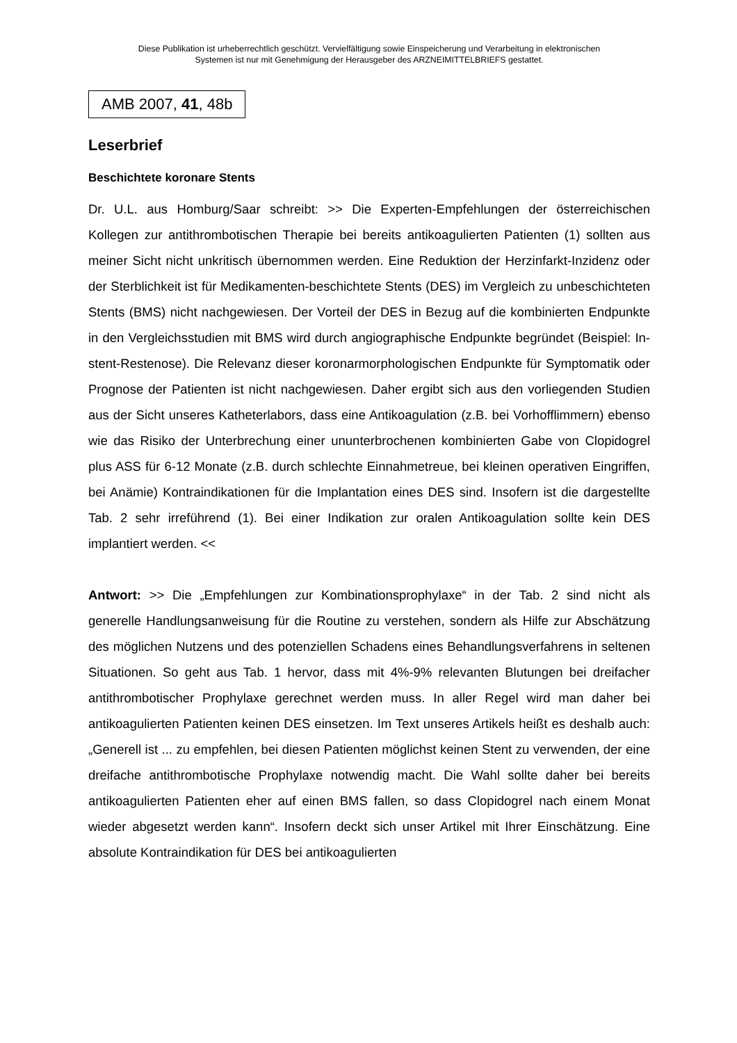Diese Publikation ist urheberrechtlich geschützt. Vervielfältigung sowie Einspeicherung und Verarbeitung in elektronischen
Systemen ist nur mit Genehmigung der Herausgeber des ARZNEIMITTELBRIEFS gestattet.
AMB 2007, 41, 48b
Leserbrief
Beschichtete koronare Stents
Dr. U.L. aus Homburg/Saar schreibt: >> Die Experten-Empfehlungen der österreichischen Kollegen zur antithrombotischen Therapie bei bereits antikoagulierten Patienten (1) sollten aus meiner Sicht nicht unkritisch übernommen werden. Eine Reduktion der Herzinfarkt-Inzidenz oder der Sterblichkeit ist für Medikamenten-beschichtete Stents (DES) im Vergleich zu unbeschichteten Stents (BMS) nicht nachgewiesen. Der Vorteil der DES in Bezug auf die kombinierten Endpunkte in den Vergleichsstudien mit BMS wird durch angiographische Endpunkte begründet (Beispiel: In-stent-Restenose). Die Relevanz dieser koronarmorphologischen Endpunkte für Symptomatik oder Prognose der Patienten ist nicht nachgewiesen. Daher ergibt sich aus den vorliegenden Studien aus der Sicht unseres Katheterlabors, dass eine Antikoagulation (z.B. bei Vorhofflimmern) ebenso wie das Risiko der Unterbrechung einer ununterbrochenen kombinierten Gabe von Clopidogrel plus ASS für 6-12 Monate (z.B. durch schlechte Einnahmetreue, bei kleinen operativen Eingriffen, bei Anämie) Kontraindikationen für die Implantation eines DES sind. Insofern ist die dargestellte Tab. 2 sehr irreführend (1). Bei einer Indikation zur oralen Antikoagulation sollte kein DES implantiert werden. <<
Antwort: >> Die „Empfehlungen zur Kombinationsprophylaxe“ in der Tab. 2 sind nicht als generelle Handlungsanweisung für die Routine zu verstehen, sondern als Hilfe zur Abschätzung des möglichen Nutzens und des potenziellen Schadens eines Behandlungsverfahrens in seltenen Situationen. So geht aus Tab. 1 hervor, dass mit 4%-9% relevanten Blutungen bei dreifacher antithrombotischer Prophylaxe gerechnet werden muss. In aller Regel wird man daher bei antikoagulierten Patienten keinen DES einsetzen. Im Text unseres Artikels heißt es deshalb auch: „Generell ist ... zu empfehlen, bei diesen Patienten möglichst keinen Stent zu verwenden, der eine dreifache antithrombotische Prophylaxe notwendig macht. Die Wahl sollte daher bei bereits antikoagulierten Patienten eher auf einen BMS fallen, so dass Clopidogrel nach einem Monat wieder abgesetzt werden kann“. Insofern deckt sich unser Artikel mit Ihrer Einschätzung. Eine absolute Kontraindikation für DES bei antikoagulierten